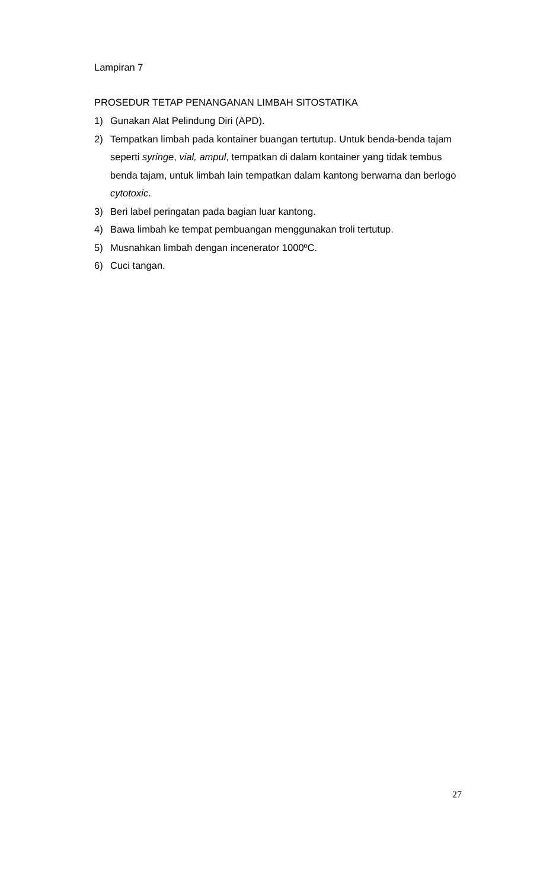Lampiran 7
PROSEDUR TETAP PENANGANAN LIMBAH SITOSTATIKA
1) Gunakan Alat Pelindung Diri (APD).
2) Tempatkan limbah pada kontainer buangan tertutup. Untuk benda-benda tajam seperti syringe, vial, ampul, tempatkan di dalam kontainer yang tidak tembus benda tajam, untuk limbah lain tempatkan dalam kantong berwarna dan berlogo cytotoxic.
3) Beri label peringatan pada bagian luar kantong.
4) Bawa limbah ke tempat pembuangan menggunakan troli tertutup.
5) Musnahkan limbah dengan incenerator 1000ºC.
6) Cuci tangan.
27